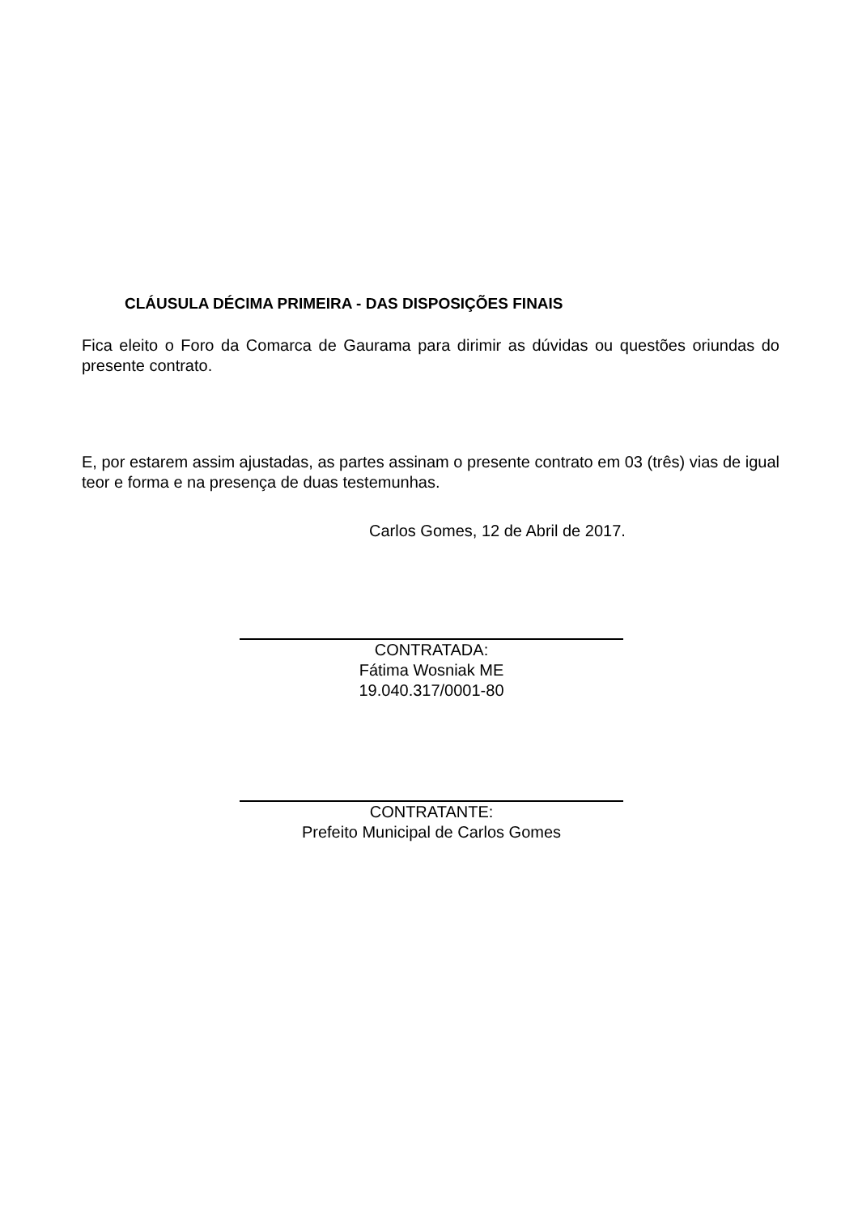CLÁUSULA DÉCIMA PRIMEIRA - DAS DISPOSIÇÕES FINAIS
Fica eleito o Foro da Comarca de Gaurama para dirimir as dúvidas ou questões oriundas do presente contrato.
E, por estarem assim ajustadas, as partes assinam o presente contrato em 03 (três) vias de igual teor e forma e na presença de duas testemunhas.
Carlos Gomes, 12 de Abril de 2017.
CONTRATADA:
Fátima Wosniak ME
19.040.317/0001-80
CONTRATANTE:
Prefeito Municipal de Carlos Gomes